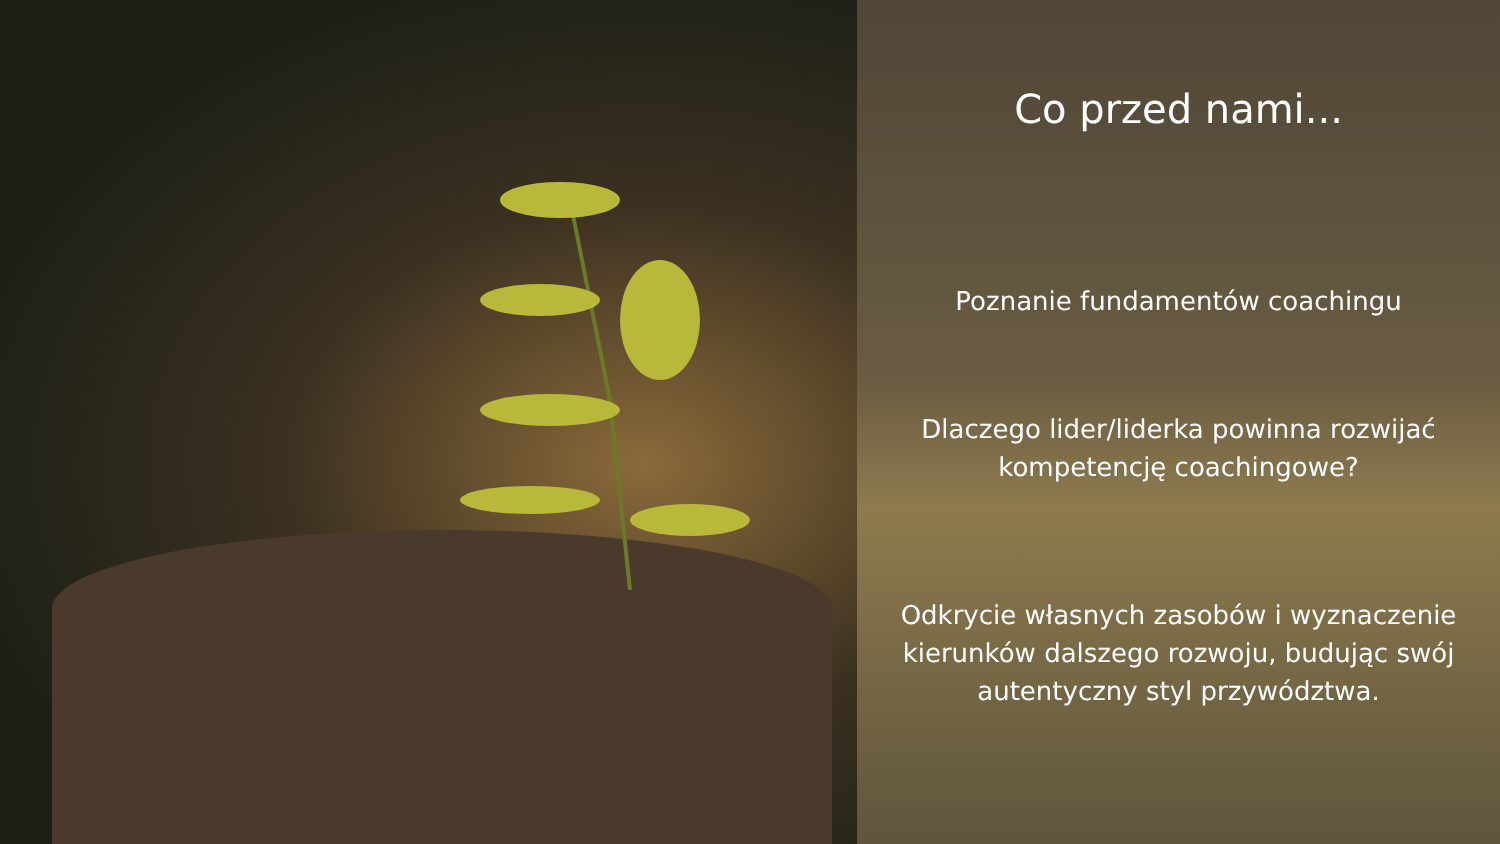Co przed nami...
Poznanie fundamentów coachingu
Dlaczego lider/liderka powinna rozwijać
kompetencję coachingowe?
Odkrycie własnych zasobów i wyznaczenie
kierunków dalszego rozwoju, budując swój
autentyczny styl przywództwa.